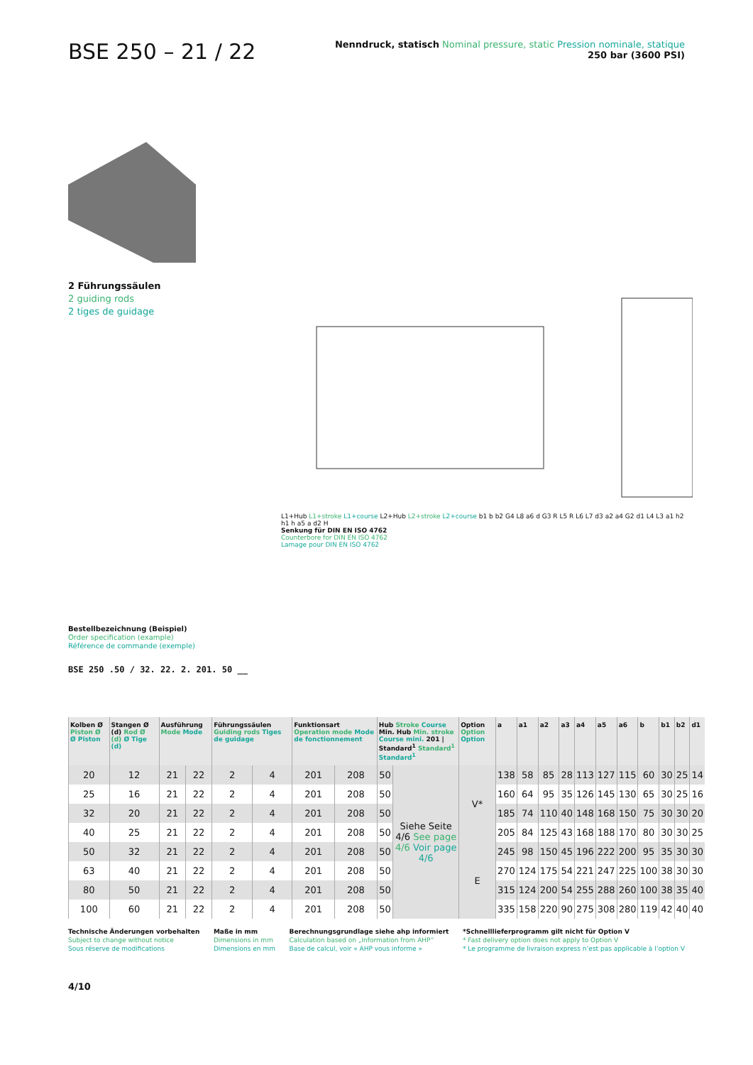BSE 250 – 21 / 22
Nenndruck, statisch Nominal pressure, static Pression nominale, statique
250 bar (3600 PSI)
2 Führungssäulen
2 guiding rods
2 tiges de guidage
L1+Hub L1+stroke L1+course L2+Hub L2+stroke L2+course b1 b b2 G4 L8 a6 d G3 R L5 R L6 L7 d3 a2 a4 G2 d1 L4 L3 a1 h2 h1 h a5 a d2 H
Senkung für DIN EN ISO 4762
Counterbore for DIN EN ISO 4762
Lamage pour DIN EN ISO 4762
Bestellbezeichnung (Beispiel)
Order specification (example)
Référence de commande (exemple)
BSE 250 .50 / 32. 22. 2. 201. 50 __
| Kolben Ø Piston Ø Ø Piston | Stangen Ø (d) Rod Ø (d) Ø Tige (d) | Ausführung Mode Mode | | Führungssäulen Guiding rods Tiges de guidage | | Funktionsart Operation mode Mode de fonctionnement | | Hub Stroke Course Min. Hub Min. stroke Course mini. 201 / Standard<sup>1</sup> Standard<sup>1</sup> Standard<sup>1</sup> | | Option Option Option | a | a1 | a2 | a3 | a4 | a5 | a6 | b | b1 | b2 | d1 |
| --- | --- | --- | --- | --- | --- | --- | --- | --- | --- | --- | --- | --- | --- | --- | --- | --- | --- | --- | --- | --- | --- |
| 20 | 12 | 21 | 22 | 2 | 4 | 201 | 208 | 50 | Siehe Seite 4/6 See page 4/6 Voir page 4/6 | V* | 138 | 58 | 85 | 28 | 113 | 127 | 115 | 60 | 30 | 25 | 14 |
| 25 | 16 | 21 | 22 | 2 | 4 | 201 | 208 | 50 | | | 160 | 64 | 95 | 35 | 126 | 145 | 130 | 65 | 30 | 25 | 16 |
| 32 | 20 | 21 | 22 | 2 | 4 | 201 | 208 | 50 | | | 185 | 74 | 110 | 40 | 148 | 168 | 150 | 75 | 30 | 30 | 20 |
| 40 | 25 | 21 | 22 | 2 | 4 | 201 | 208 | 50 | | | 205 | 84 | 125 | 43 | 168 | 188 | 170 | 80 | 30 | 30 | 25 |
| 50 | 32 | 21 | 22 | 2 | 4 | 201 | 208 | 50 | | E | 245 | 98 | 150 | 45 | 196 | 222 | 200 | 95 | 35 | 30 | 30 |
| 63 | 40 | 21 | 22 | 2 | 4 | 201 | 208 | 50 | | | 270 | 124 | 175 | 54 | 221 | 247 | 225 | 100 | 38 | 30 | 30 |
| 80 | 50 | 21 | 22 | 2 | 4 | 201 | 208 | 50 | | | 315 | 124 | 200 | 54 | 255 | 288 | 260 | 100 | 38 | 35 | 40 |
| 100 | 60 | 21 | 22 | 2 | 4 | 201 | 208 | 50 | | | 335 | 158 | 220 | 90 | 275 | 308 | 280 | 119 | 42 | 40 | 40 |
Technische Änderungen vorbehalten
Subject to change without notice
Sous réserve de modifications
Maße in mm
Dimensions in mm
Dimensions en mm
Berechnungsgrundlage siehe ahp informiert
Calculation based on „Information from AHP“
Base de calcul, voir « AHP vous informe »
*Schnelllieferprogramm gilt nicht für Option V
* Fast delivery option does not apply to Option V
* Le programme de livraison express n’est pas applicable à l’option V
4/10